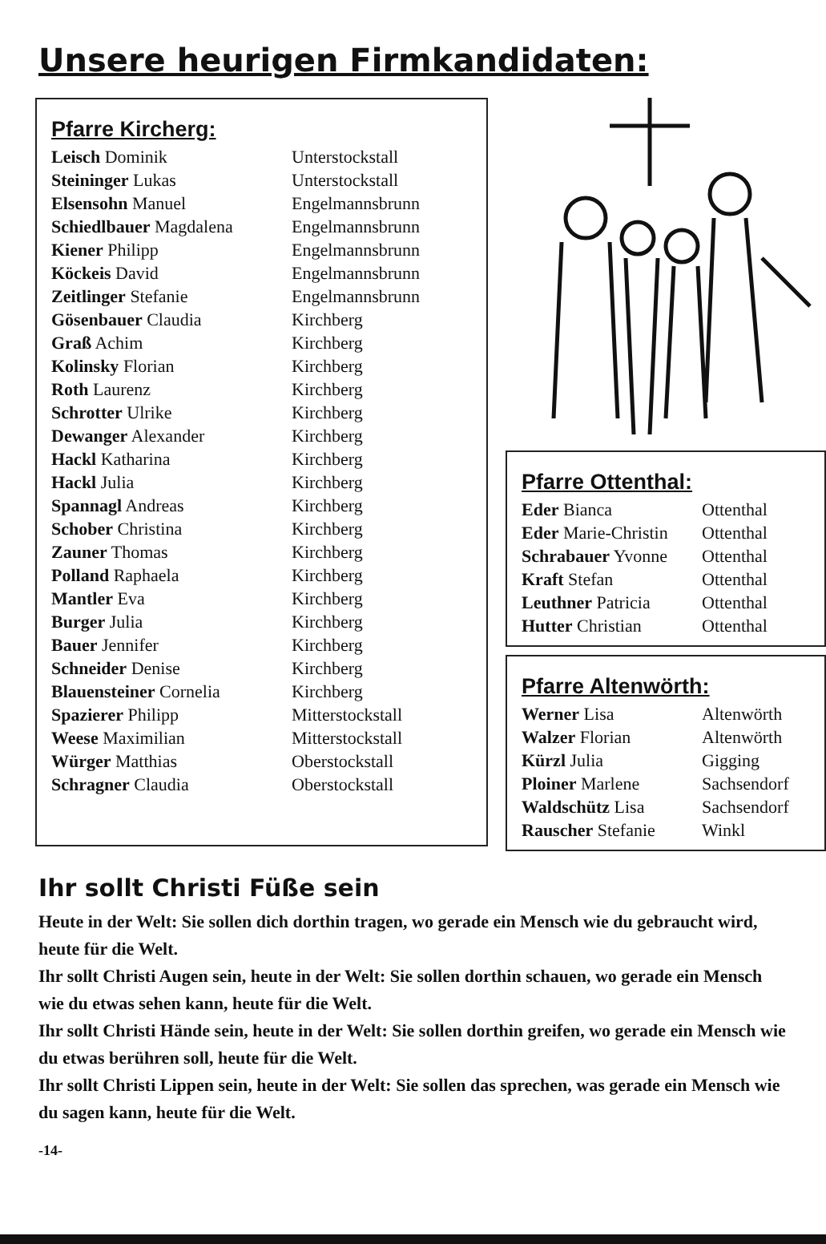Unsere heurigen Firmkandidaten:
Pfarre Kircherg:
| Leisch Dominik | Unterstockstall |
| Steininger Lukas | Unterstockstall |
| Elsensohn Manuel | Engelmannsbrunn |
| Schiedlbauer Magdalena | Engelmannsbrunn |
| Kiener Philipp | Engelmannsbrunn |
| Köckeis David | Engelmannsbrunn |
| Zeitlinger Stefanie | Engelmannsbrunn |
| Gösenbauer Claudia | Kirchberg |
| Graß Achim | Kirchberg |
| Kolinsky Florian | Kirchberg |
| Roth Laurenz | Kirchberg |
| Schrotter Ulrike | Kirchberg |
| Dewanger Alexander | Kirchberg |
| Hackl Katharina | Kirchberg |
| Hackl Julia | Kirchberg |
| Spannagl Andreas | Kirchberg |
| Schober Christina | Kirchberg |
| Zauner Thomas | Kirchberg |
| Polland Raphaela | Kirchberg |
| Mantler Eva | Kirchberg |
| Burger Julia | Kirchberg |
| Bauer Jennifer | Kirchberg |
| Schneider Denise | Kirchberg |
| Blauensteiner Cornelia | Kirchberg |
| Spazierer Philipp | Mitterstockstall |
| Weese Maximilian | Mitterstockstall |
| Würger Matthias | Oberstockstall |
| Schragner Claudia | Oberstockstall |
Pfarre Ottenthal:
| Eder Bianca | Ottenthal |
| Eder Marie-Christin | Ottenthal |
| Schrabauer Yvonne | Ottenthal |
| Kraft Stefan | Ottenthal |
| Leuthner Patricia | Ottenthal |
| Hutter Christian | Ottenthal |
Pfarre Altenwörth:
| Werner Lisa | Altenwörth |
| Walzer Florian | Altenwörth |
| Kürzl Julia | Gigging |
| Ploiner Marlene | Sachsendorf |
| Waldschütz Lisa | Sachsendorf |
| Rauscher Stefanie | Winkl |
Ihr sollt Christi Füße sein
Heute in der Welt: Sie sollen dich dorthin tragen, wo gerade ein Mensch wie du gebraucht wird, heute für die Welt.
Ihr sollt Christi Augen sein, heute in der Welt: Sie sollen dorthin schauen, wo gerade ein Mensch wie du etwas sehen kann, heute für die Welt.
Ihr sollt Christi Hände sein, heute in der Welt: Sie sollen dorthin greifen, wo gerade ein Mensch wie du etwas berühren soll, heute für die Welt.
Ihr sollt Christi Lippen sein, heute in der Welt: Sie sollen das sprechen, was gerade ein Mensch wie du sagen kann, heute für die Welt.
-14-